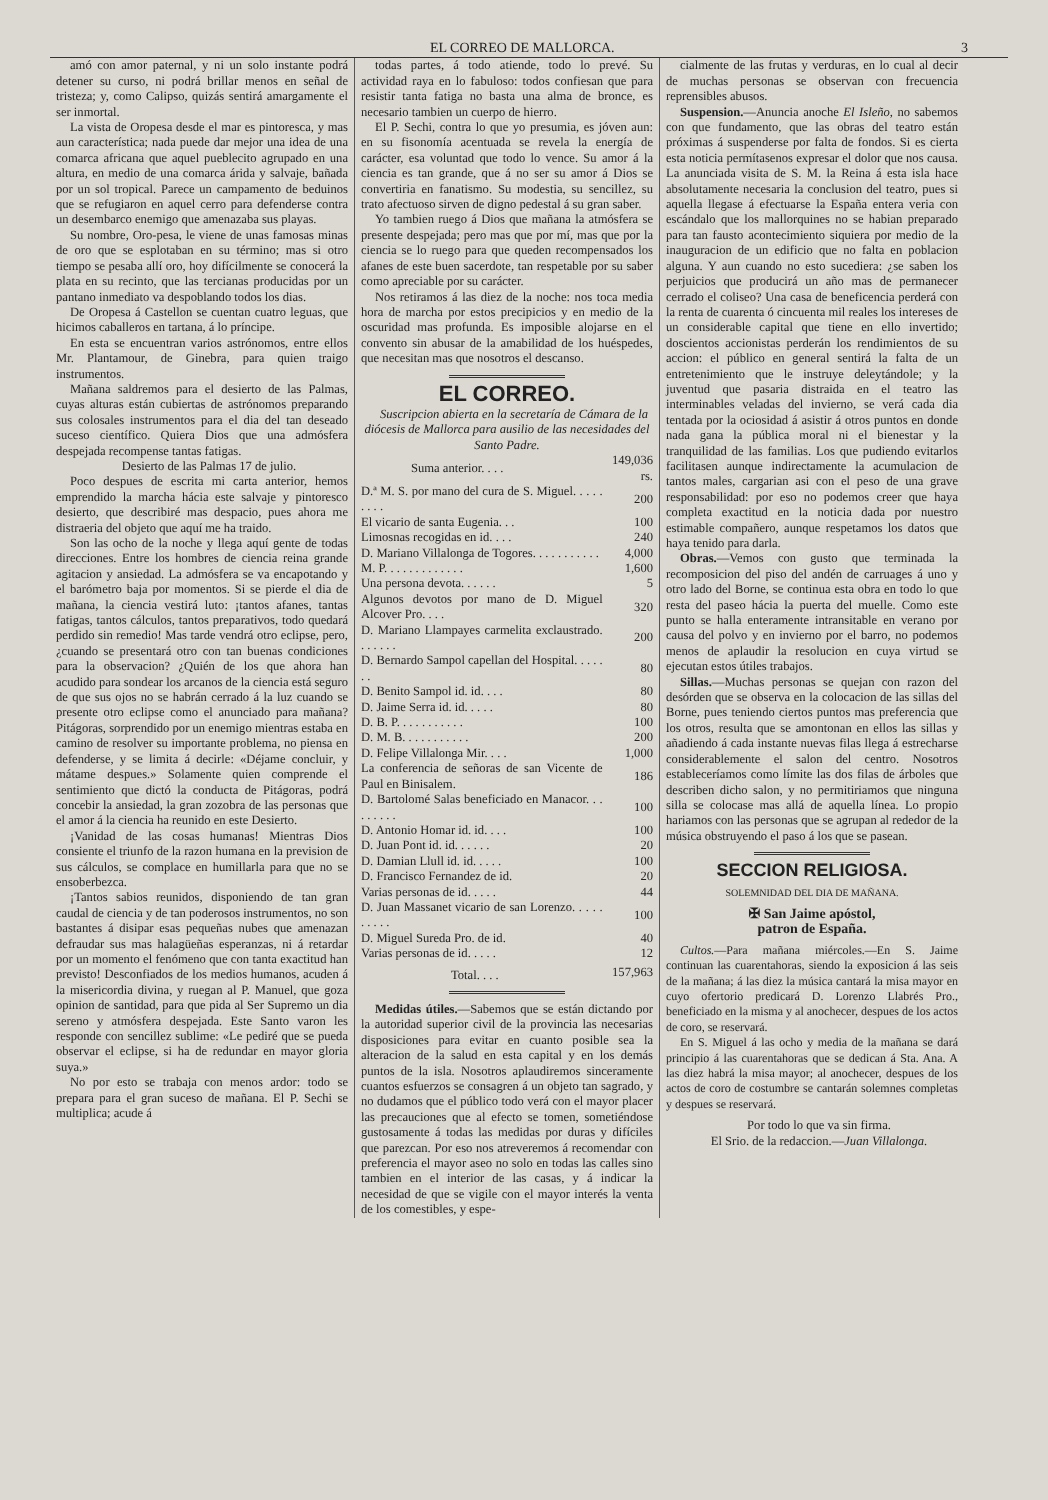EL CORREO DE MALLORCA. 3
amó con amor paternal, y ni un solo instante podrá detener su curso, ni podrá brillar menos en señal de tristeza; y, como Calipso, quizás sentirá amargamente el ser inmortal.
La vista de Oropesa desde el mar es pintoresca, y mas aun característica; nada puede dar mejor una idea de una comarca africana que aquel pueblecito agrupado en una altura, en medio de una comarca árida y salvaje, bañada por un sol tropical. Parece un campamento de beduinos que se refugiaron en aquel cerro para defenderse contra un desembarco enemigo que amenazaba sus playas.
Su nombre, Oro-pesa, le viene de unas famosas minas de oro que se esplotaban en su término; mas si otro tiempo se pesaba allí oro, hoy difícilmente se conocerá la plata en su recinto, que las tercianas producidas por un pantano inmediato va despoblando todos los dias.
De Oropesa á Castellon se cuentan cuatro leguas, que hicimos caballeros en tartana, á lo príncipe.
En esta se encuentran varios astrónomos, entre ellos Mr. Plantamour, de Ginebra, para quien traigo instrumentos.
Mañana saldremos para el desierto de las Palmas, cuyas alturas están cubiertas de astrónomos preparando sus colosales instrumentos para el dia del tan deseado suceso científico. Quiera Dios que una admósfera despejada recompense tantas fatigas.
Desierto de las Palmas 17 de julio.
Poco despues de escrita mi carta anterior, hemos emprendido la marcha hácia este salvaje y pintoresco desierto, que describiré mas despacio, pues ahora me distraeria del objeto que aquí me ha traido.
Son las ocho de la noche y llega aquí gente de todas direcciones. Entre los hombres de ciencia reina grande agitacion y ansiedad. La admósfera se va encapotando y el barómetro baja por momentos. Si se pierde el dia de mañana, la ciencia vestirá luto: ¡tantos afanes, tantas fatigas, tantos cálculos, tantos preparativos, todo quedará perdido sin remedio! Mas tarde vendrá otro eclipse, pero, ¿cuando se presentará otro con tan buenas condiciones para la observacion? ¿Quién de los que ahora han acudido para sondear los arcanos de la ciencia está seguro de que sus ojos no se habrán cerrado á la luz cuando se presente otro eclipse como el anunciado para mañana? Pitágoras, sorprendido por un enemigo mientras estaba en camino de resolver su importante problema, no piensa en defenderse, y se limita á decirle: «Déjame concluir, y mátame despues.» Solamente quien comprende el sentimiento que dictó la conducta de Pitágoras, podrá concebir la ansiedad, la gran zozobra de las personas que el amor á la ciencia ha reunido en este Desierto.
¡Vanidad de las cosas humanas! Mientras Dios consiente el triunfo de la razon humana en la prevision de sus cálculos, se complace en humillarla para que no se ensoberbezca.
¡Tantos sabios reunidos, disponiendo de tan gran caudal de ciencia y de tan poderosos instrumentos, no son bastantes á disipar esas pequeñas nubes que amenazan defraudar sus mas halagüeñas esperanzas, ni á retardar por un momento el fenómeno que con tanta exactitud han previsto! Desconfiados de los medios humanos, acuden á la misericordia divina, y ruegan al P. Manuel, que goza opinion de santidad, para que pida al Ser Supremo un dia sereno y atmósfera despejada. Este Santo varon les responde con sencillez sublime: «Le pediré que se pueda observar el eclipse, si ha de redundar en mayor gloria suya.»
No por esto se trabaja con menos ardor: todo se prepara para el gran suceso de mañana. El P. Sechi se multiplica; acude á
todas partes, á todo atiende, todo lo prevé. Su actividad raya en lo fabuloso: todos confiesan que para resistir tanta fatiga no basta una alma de bronce, es necesario tambien un cuerpo de hierro.
El P. Sechi, contra lo que yo presumia, es jóven aun: en su fisonomía acentuada se revela la energía de carácter, esa voluntad que todo lo vence. Su amor á la ciencia es tan grande, que á no ser su amor á Dios se convertiria en fanatismo. Su modestia, su sencillez, su trato afectuoso sirven de digno pedestal á su gran saber.
Yo tambien ruego á Dios que mañana la atmósfera se presente despejada; pero mas que por mí, mas que por la ciencia se lo ruego para que queden recompensados los afanes de este buen sacerdote, tan respetable por su saber como apreciable por su carácter.
Nos retiramos á las diez de la noche: nos toca media hora de marcha por estos precipicios y en medio de la oscuridad mas profunda. Es imposible alojarse en el convento sin abusar de la amabilidad de los huéspedes, que necesitan mas que nosotros el descanso.
EL CORREO.
Suscripcion abierta en la secretaría de Cámara de la diócesis de Mallorca para ausilio de las necesidades del Santo Padre.
| Suma anterior. . . . | 149,036 rs. |
| D.ª M. S. por mano del cura de S. Miguel. . . . . . . . . | 200 |
| El vicario de santa Eugenia. . . | 100 |
| Limosnas recogidas en id. . . . | 240 |
| D. Mariano Villalonga de Togores. . . . . . . . . . . | 4,000 |
| M. P. . . . . . . . . . . . . | 1,600 |
| Una persona devota. . . . . . | 5 |
| Algunos devotos por mano de D. Miguel Alcover Pro. . . . | 320 |
| D. Mariano Llampayes carmelita exclaustrado. . . . . . . | 200 |
| D. Bernardo Sampol capellan del Hospital. . . . . . . | 80 |
| D. Benito Sampol id. id. . . . | 80 |
| D. Jaime Serra id. id. . . . . | 80 |
| D. B. P. . . . . . . . . . . | 100 |
| D. M. B. . . . . . . . . . . | 200 |
| D. Felipe Villalonga Mir. . . . | 1,000 |
| La conferencia de señoras de san Vicente de Paul en Binisalem. | 186 |
| D. Bartolomé Salas beneficiado en Manacor. . . . . . . . . | 100 |
| D. Antonio Homar id. id. . . . | 100 |
| D. Juan Pont id. id. . . . . . | 20 |
| D. Damian Llull id. id. . . . . | 100 |
| D. Francisco Fernandez de id. | 20 |
| Varias personas de id. . . . . | 44 |
| D. Juan Massanet vicario de san Lorenzo. . . . . . . . . . | 100 |
| D. Miguel Sureda Pro. de id. | 40 |
| Varias personas de id. . . . . | 12 |
| Total. . . . | 157,963 |
Medidas útiles.—Sabemos que se están dictando por la autoridad superior civil de la provincia las necesarias disposiciones para evitar en cuanto posible sea la alteracion de la salud en esta capital y en los demás puntos de la isla. Nosotros aplaudiremos sinceramente cuantos esfuerzos se consagren á un objeto tan sagrado, y no dudamos que el público todo verá con el mayor placer las precauciones que al efecto se tomen, sometiéndose gustosamente á todas las medidas por duras y difíciles que parezcan. Por eso nos atreveremos á recomendar con preferencia el mayor aseo no solo en todas las calles sino tambien en el interior de las casas, y á indicar la necesidad de que se vigile con el mayor interés la venta de los comestibles, y espe-
cialmente de las frutas y verduras, en lo cual al decir de muchas personas se observan con frecuencia reprensibles abusos.
Suspension.—Anuncia anoche El Isleño, no sabemos con que fundamento, que las obras del teatro están próximas á suspenderse por falta de fondos. Si es cierta esta noticia permítasenos expresar el dolor que nos causa. La anunciada visita de S. M. la Reina á esta isla hace absolutamente necesaria la conclusion del teatro, pues si aquella llegase á efectuarse la España entera veria con escándalo que los mallorquines no se habian preparado para tan fausto acontecimiento siquiera por medio de la inauguracion de un edificio que no falta en poblacion alguna. Y aun cuando no esto sucediera: ¿se saben los perjuicios que producirá un año mas de permanecer cerrado el coliseo? Una casa de beneficencia perderá con la renta de cuarenta ó cincuenta mil reales los intereses de un considerable capital que tiene en ello invertido; doscientos accionistas perderán los rendimientos de su accion: el público en general sentirá la falta de un entretenimiento que le instruye deleytándole; y la juventud que pasaria distraida en el teatro las interminables veladas del invierno, se verá cada dia tentada por la ociosidad á asistir á otros puntos en donde nada gana la pública moral ni el bienestar y la tranquilidad de las familias. Los que pudiendo evitarlos facilitasen aunque indirectamente la acumulacion de tantos males, cargarian asi con el peso de una grave responsabilidad: por eso no podemos creer que haya completa exactitud en la noticia dada por nuestro estimable compañero, aunque respetamos los datos que haya tenido para darla.
Obras.—Vemos con gusto que terminada la recomposicion del piso del andén de carruages á uno y otro lado del Borne, se continua esta obra en todo lo que resta del paseo hácia la puerta del muelle. Como este punto se halla enteramente intransitable en verano por causa del polvo y en invierno por el barro, no podemos menos de aplaudir la resolucion en cuya virtud se ejecutan estos útiles trabajos.
Sillas.—Muchas personas se quejan con razon del desórden que se observa en la colocacion de las sillas del Borne, pues teniendo ciertos puntos mas preferencia que los otros, resulta que se amontonan en ellos las sillas y añadiendo á cada instante nuevas filas llega á estrecharse considerablemente el salon del centro. Nosotros estableceríamos como límite las dos filas de árboles que describen dicho salon, y no permitiriamos que ninguna silla se colocase mas allá de aquella línea. Lo propio hariamos con las personas que se agrupan al rededor de la música obstruyendo el paso á los que se pasean.
SECCION RELIGIOSA.
SOLEMNIDAD DEL DIA DE MAÑANA.
✠ San Jaime apóstol,
patron de España.
Cultos.—Para mañana miércoles.—En S. Jaime continuan las cuarentahoras, siendo la exposicion á las seis de la mañana; á las diez la música cantará la misa mayor en cuyo ofertorio predicará D. Lorenzo Llabrés Pro., beneficiado en la misma y al anochecer, despues de los actos de coro, se reservará.
En S. Miguel á las ocho y media de la mañana se dará principio á las cuarentahoras que se dedican á Sta. Ana. A las diez habrá la misa mayor; al anochecer, despues de los actos de coro de costumbre se cantarán solemnes completas y despues se reservará.
Por todo lo que va sin firma.
El Srio. de la redaccion.—Juan Villalonga.